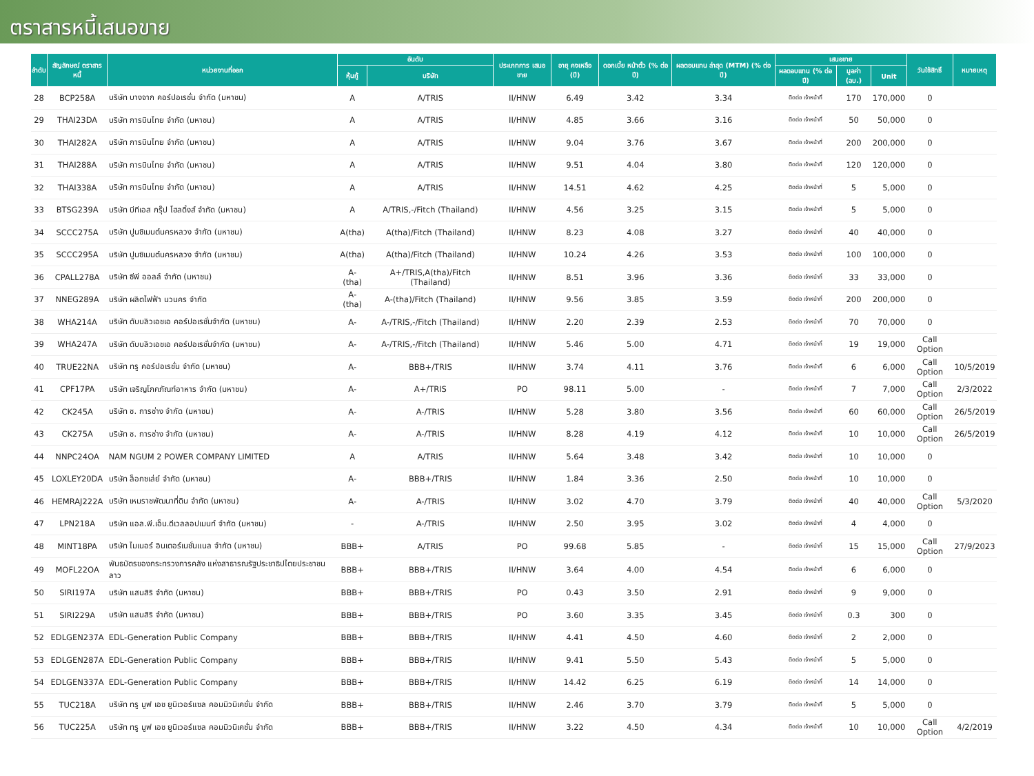ตราสารหนี้เสนอขาย
| ลำดับ | สัญลักษณ์ ตราสารหนี้ | หน่วยงานที่ออก | อันดับ | | ประเภทการ เสนอขาย | อายุ คงเหลือ (ปี) | ดอกเบี้ย หน้าตั๋ว (% ต่อปี) | ผลตอบแทน ล่าสุด (MTM) (% ต่อปี) | เสนอขาย | | | วันใช้สิทธิ์ | หมายเหตุ |
| --- | --- | --- | --- | --- | --- | --- | --- | --- | --- | --- | --- | --- | --- |
| | | | หุ้นกู้ | บริษัท | | | | | ผลตอบแทน (% ต่อปี) | มูลค่า (ลบ.) | Unit | | |
| 28 | BCP258A | บริษัท บางจาก คอร์ปอเรชั่น จำกัด (มหาชน) | A | A/TRIS | II/HNW | 6.49 | 3.42 | 3.34 | ติดต่อ เจ้าหน้าที่ | 170 | 170,000 | 0 | |
| 29 | THAI23DA | บริษัท การบินไทย จำกัด (มหาชน) | A | A/TRIS | II/HNW | 4.85 | 3.66 | 3.16 | ติดต่อ เจ้าหน้าที่ | 50 | 50,000 | 0 | |
| 30 | THAI282A | บริษัท การบินไทย จำกัด (มหาชน) | A | A/TRIS | II/HNW | 9.04 | 3.76 | 3.67 | ติดต่อ เจ้าหน้าที่ | 200 | 200,000 | 0 | |
| 31 | THAI288A | บริษัท การบินไทย จำกัด (มหาชน) | A | A/TRIS | II/HNW | 9.51 | 4.04 | 3.80 | ติดต่อ เจ้าหน้าที่ | 120 | 120,000 | 0 | |
| 32 | THAI338A | บริษัท การบินไทย จำกัด (มหาชน) | A | A/TRIS | II/HNW | 14.51 | 4.62 | 4.25 | ติดต่อ เจ้าหน้าที่ | 5 | 5,000 | 0 | |
| 33 | BTSG239A | บริษัท บีทีเอส กรุ๊ป โฮลดิ้งส์ จำกัด (มหาชน) | A | A/TRIS,-/Fitch (Thailand) | II/HNW | 4.56 | 3.25 | 3.15 | ติดต่อ เจ้าหน้าที่ | 5 | 5,000 | 0 | |
| 34 | SCCC275A | บริษัท ปูนซิเมนต์นครหลวง จำกัด (มหาชน) | A(tha) | A(tha)/Fitch (Thailand) | II/HNW | 8.23 | 4.08 | 3.27 | ติดต่อ เจ้าหน้าที่ | 40 | 40,000 | 0 | |
| 35 | SCCC295A | บริษัท ปูนซิเมนต์นครหลวง จำกัด (มหาชน) | A(tha) | A(tha)/Fitch (Thailand) | II/HNW | 10.24 | 4.26 | 3.53 | ติดต่อ เจ้าหน้าที่ | 100 | 100,000 | 0 | |
| 36 | CPALL278A | บริษัท ซีพี ออลล์ จำกัด (มหาชน) | A-(tha) | A+/TRIS,A(tha)/Fitch (Thailand) | II/HNW | 8.51 | 3.96 | 3.36 | ติดต่อ เจ้าหน้าที่ | 33 | 33,000 | 0 | |
| 37 | NNEG289A | บริษัท ผลิตไฟฟ้า นวนคร จำกัด | A-(tha) | A-(tha)/Fitch (Thailand) | II/HNW | 9.56 | 3.85 | 3.59 | ติดต่อ เจ้าหน้าที่ | 200 | 200,000 | 0 | |
| 38 | WHA214A | บริษัท ดับบลิวเอชเอ คอร์ปอเรชั่นจำกัด (มหาชน) | A- | A-/TRIS,-/Fitch (Thailand) | II/HNW | 2.20 | 2.39 | 2.53 | ติดต่อ เจ้าหน้าที่ | 70 | 70,000 | 0 | |
| 39 | WHA247A | บริษัท ดับบลิวเอชเอ คอร์ปอเรชั่นจำกัด (มหาชน) | A- | A-/TRIS,-/Fitch (Thailand) | II/HNW | 5.46 | 5.00 | 4.71 | ติดต่อ เจ้าหน้าที่ | 19 | 19,000 | Call Option | |
| 40 | TRUE22NA | บริษัท ทรู คอร์ปอเรชั่น จำกัด (มหาชน) | A- | BBB+/TRIS | II/HNW | 3.74 | 4.11 | 3.76 | ติดต่อ เจ้าหน้าที่ | 6 | 6,000 | Call Option | 10/5/2019 |
| 41 | CPF17PA | บริษัท เจริญโภคภัณฑ์อาหาร จำกัด (มหาชน) | A- | A+/TRIS | PO | 98.11 | 5.00 | - | ติดต่อ เจ้าหน้าที่ | 7 | 7,000 | Call Option | 2/3/2022 |
| 42 | CK245A | บริษัท ช. การช่าง จำกัด (มหาชน) | A- | A-/TRIS | II/HNW | 5.28 | 3.80 | 3.56 | ติดต่อ เจ้าหน้าที่ | 60 | 60,000 | Call Option | 26/5/2019 |
| 43 | CK275A | บริษัท ช. การช่าง จำกัด (มหาชน) | A- | A-/TRIS | II/HNW | 8.28 | 4.19 | 4.12 | ติดต่อ เจ้าหน้าที่ | 10 | 10,000 | Call Option | 26/5/2019 |
| 44 | NNPC24OA | NAM NGUM 2 POWER COMPANY LIMITED | A | A/TRIS | II/HNW | 5.64 | 3.48 | 3.42 | ติดต่อ เจ้าหน้าที่ | 10 | 10,000 | 0 | |
| 45 | LOXLEY20DA | บริษัท ล็อกซเล่ย์ จำกัด (มหาชน) | A- | BBB+/TRIS | II/HNW | 1.84 | 3.36 | 2.50 | ติดต่อ เจ้าหน้าที่ | 10 | 10,000 | 0 | |
| 46 | HEMRAJ222A | บริษัท เหมราชพัฒนาที่ดิน จำกัด (มหาชน) | A- | A-/TRIS | II/HNW | 3.02 | 4.70 | 3.79 | ติดต่อ เจ้าหน้าที่ | 40 | 40,000 | Call Option | 5/3/2020 |
| 47 | LPN218A | บริษัท แอล.พี.เอ็น.ดีเวลลอปเมนท์ จำกัด (มหาชน) | - | A-/TRIS | II/HNW | 2.50 | 3.95 | 3.02 | ติดต่อ เจ้าหน้าที่ | 4 | 4,000 | 0 | |
| 48 | MINT18PA | บริษัท ไมเนอร์ อินเตอร์เนชั่นแนล จำกัด (มหาชน) | BBB+ | A/TRIS | PO | 99.68 | 5.85 | - | ติดต่อ เจ้าหน้าที่ | 15 | 15,000 | Call Option | 27/9/2023 |
| 49 | MOFL22OA | พันธบัตรของกระทรวงการคลัง แห่งสาธารณรัฐประชาธิปไตยประชาชนลาว | BBB+ | BBB+/TRIS | II/HNW | 3.64 | 4.00 | 4.54 | ติดต่อ เจ้าหน้าที่ | 6 | 6,000 | 0 | |
| 50 | SIRI197A | บริษัท แสนสิริ จำกัด (มหาชน) | BBB+ | BBB+/TRIS | PO | 0.43 | 3.50 | 2.91 | ติดต่อ เจ้าหน้าที่ | 9 | 9,000 | 0 | |
| 51 | SIRI229A | บริษัท แสนสิริ จำกัด (มหาชน) | BBB+ | BBB+/TRIS | PO | 3.60 | 3.35 | 3.45 | ติดต่อ เจ้าหน้าที่ | 0.3 | 300 | 0 | |
| 52 | EDLGEN237A | EDL-Generation Public Company | BBB+ | BBB+/TRIS | II/HNW | 4.41 | 4.50 | 4.60 | ติดต่อ เจ้าหน้าที่ | 2 | 2,000 | 0 | |
| 53 | EDLGEN287A | EDL-Generation Public Company | BBB+ | BBB+/TRIS | II/HNW | 9.41 | 5.50 | 5.43 | ติดต่อ เจ้าหน้าที่ | 5 | 5,000 | 0 | |
| 54 | EDLGEN337A | EDL-Generation Public Company | BBB+ | BBB+/TRIS | II/HNW | 14.42 | 6.25 | 6.19 | ติดต่อ เจ้าหน้าที่ | 14 | 14,000 | 0 | |
| 55 | TUC218A | บริษัท ทรู มูฟ เอช ยูนิเวอร์แซล คอมมิวนิเคชั่น จำกัด | BBB+ | BBB+/TRIS | II/HNW | 2.46 | 3.70 | 3.79 | ติดต่อ เจ้าหน้าที่ | 5 | 5,000 | 0 | |
| 56 | TUC225A | บริษัท ทรู มูฟ เอช ยูนิเวอร์แซล คอมมิวนิเคชั่น จำกัด | BBB+ | BBB+/TRIS | II/HNW | 3.22 | 4.50 | 4.34 | ติดต่อ เจ้าหน้าที่ | 10 | 10,000 | Call Option | 4/2/2019 |